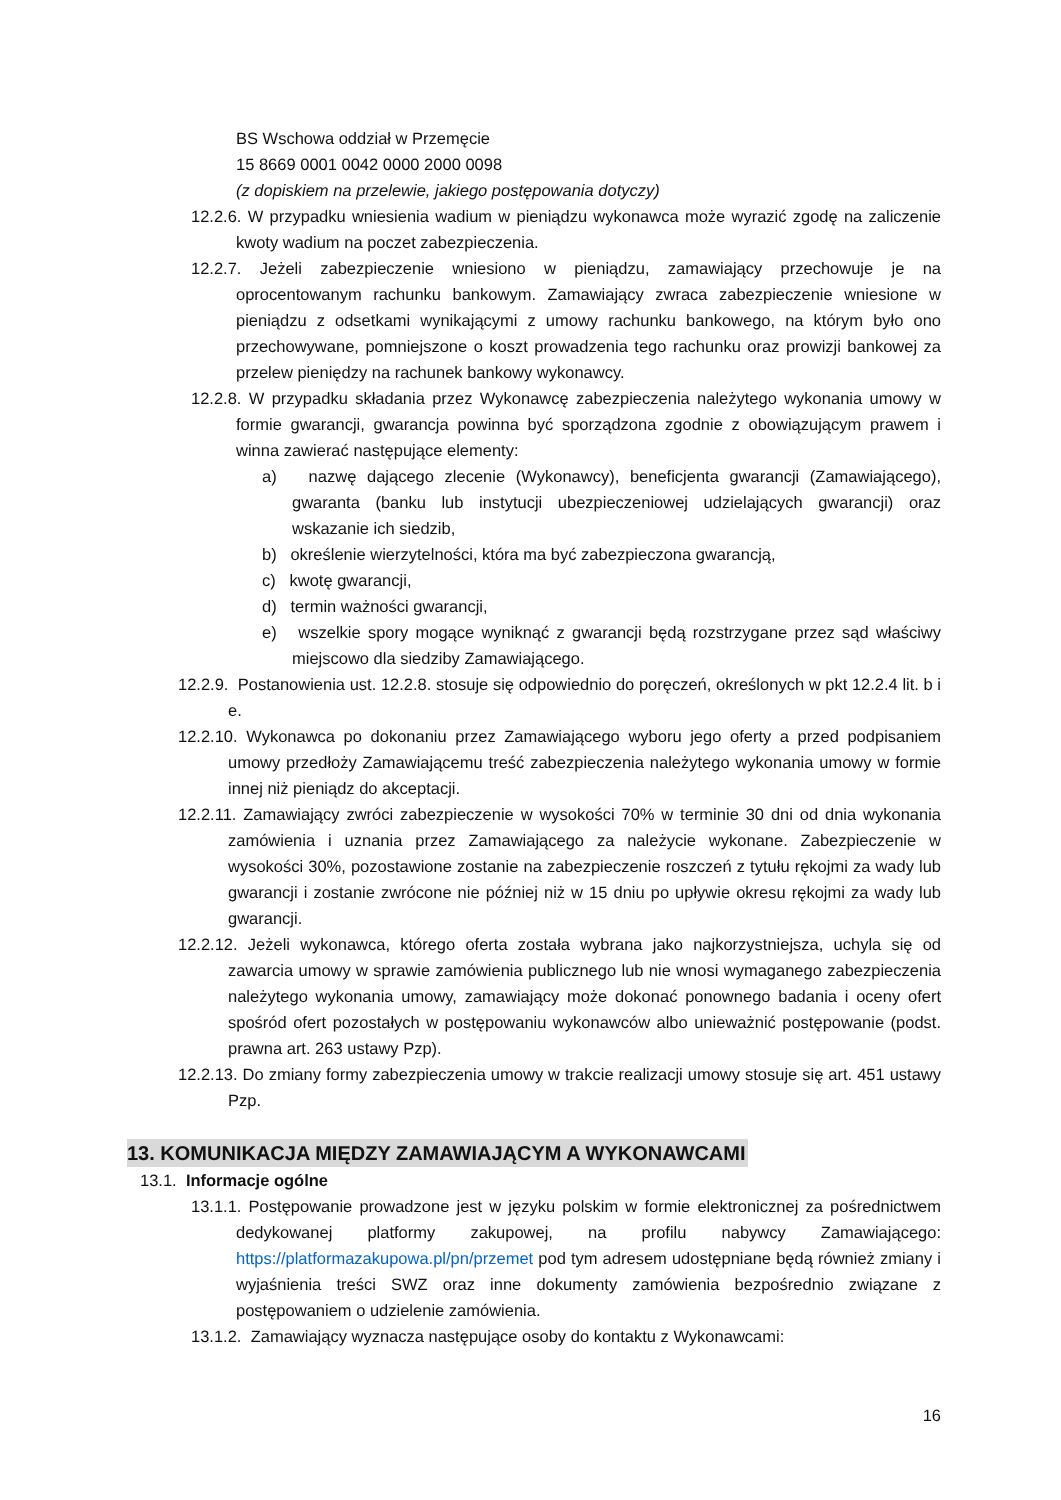BS Wschowa oddział w Przemęcie
15 8669 0001 0042 0000 2000 0098
(z dopiskiem na przelewie, jakiego postępowania dotyczy)
12.2.6. W przypadku wniesienia wadium w pieniądzu wykonawca może wyrazić zgodę na zaliczenie kwoty wadium na poczet zabezpieczenia.
12.2.7. Jeżeli zabezpieczenie wniesiono w pieniądzu, zamawiający przechowuje je na oprocentowanym rachunku bankowym. Zamawiający zwraca zabezpieczenie wniesione w pieniądzu z odsetkami wynikającymi z umowy rachunku bankowego, na którym było ono przechowywane, pomniejszone o koszt prowadzenia tego rachunku oraz prowizji bankowej za przelew pieniędzy na rachunek bankowy wykonawcy.
12.2.8. W przypadku składania przez Wykonawcę zabezpieczenia należytego wykonania umowy w formie gwarancji, gwarancja powinna być sporządzona zgodnie z obowiązującym prawem i winna zawierać następujące elementy:
a) nazwę dającego zlecenie (Wykonawcy), beneficjenta gwarancji (Zamawiającego), gwaranta (banku lub instytucji ubezpieczeniowej udzielających gwarancji) oraz wskazanie ich siedzib,
b) określenie wierzytelności, która ma być zabezpieczona gwarancją,
c) kwotę gwarancji,
d) termin ważności gwarancji,
e) wszelkie spory mogące wyniknąć z gwarancji będą rozstrzygane przez sąd właściwy miejscowo dla siedziby Zamawiającego.
12.2.9. Postanowienia ust. 12.2.8. stosuje się odpowiednio do poręczeń, określonych w pkt 12.2.4 lit. b i e.
12.2.10. Wykonawca po dokonaniu przez Zamawiającego wyboru jego oferty a przed podpisaniem umowy przedłoży Zamawiającemu treść zabezpieczenia należytego wykonania umowy w formie innej niż pieniądz do akceptacji.
12.2.11. Zamawiający zwróci zabezpieczenie w wysokości 70% w terminie 30 dni od dnia wykonania zamówienia i uznania przez Zamawiającego za należycie wykonane. Zabezpieczenie w wysokości 30%, pozostawione zostanie na zabezpieczenie roszczeń z tytułu rękojmi za wady lub gwarancji i zostanie zwrócone nie później niż w 15 dniu po upływie okresu rękojmi za wady lub gwarancji.
12.2.12. Jeżeli wykonawca, którego oferta została wybrana jako najkorzystniejsza, uchyla się od zawarcia umowy w sprawie zamówienia publicznego lub nie wnosi wymaganego zabezpieczenia należytego wykonania umowy, zamawiający może dokonać ponownego badania i oceny ofert spośród ofert pozostałych w postępowaniu wykonawców albo unieważnić postępowanie (podst. prawna art. 263 ustawy Pzp).
12.2.13. Do zmiany formy zabezpieczenia umowy w trakcie realizacji umowy stosuje się art. 451 ustawy Pzp.
13. KOMUNIKACJA MIĘDZY ZAMAWIAJĄCYM A WYKONAWCAMI
13.1. Informacje ogólne
13.1.1. Postępowanie prowadzone jest w języku polskim w formie elektronicznej za pośrednictwem dedykowanej platformy zakupowej, na profilu nabywcy Zamawiającego: https://platformazakupowa.pl/pn/przemet pod tym adresem udostępniane będą również zmiany i wyjaśnienia treści SWZ oraz inne dokumenty zamówienia bezpośrednio związane z postępowaniem o udzielenie zamówienia.
13.1.2. Zamawiający wyznacza następujące osoby do kontaktu z Wykonawcami:
16